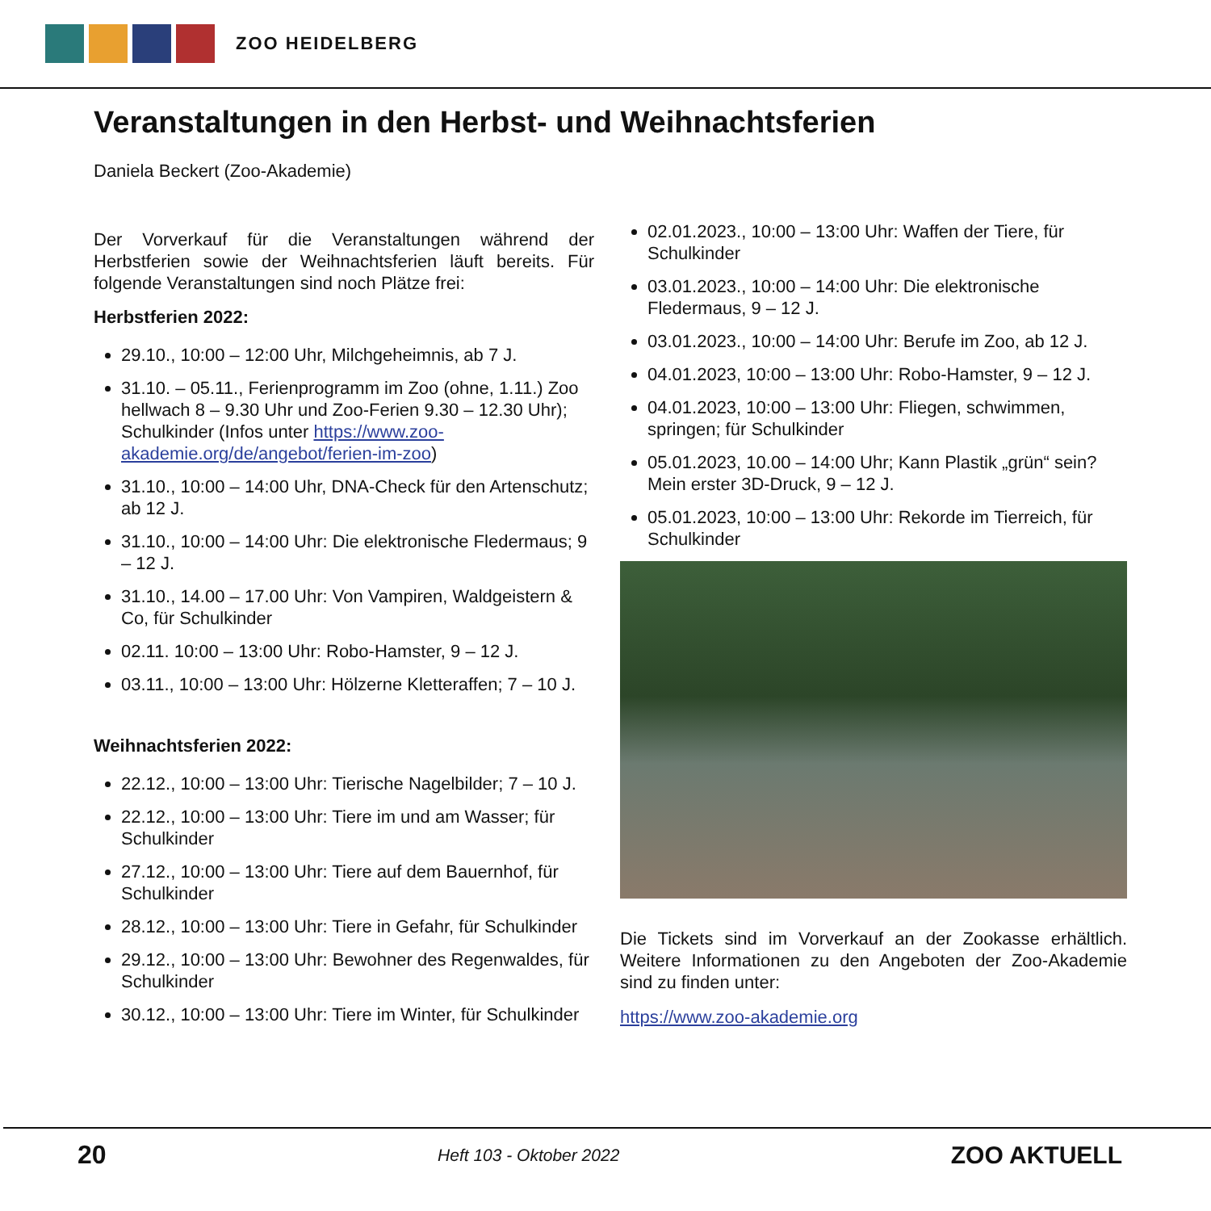ZOO HEIDELBERG
Veranstaltungen in den Herbst- und Weihnachtsferien
Daniela Beckert (Zoo-Akademie)
Der Vorverkauf für die Veranstaltungen während der Herbstferien sowie der Weihnachtsferien läuft bereits. Für folgende Veranstaltungen sind noch Plätze frei:
Herbstferien 2022:
29.10., 10:00 – 12:00 Uhr, Milchgeheimnis, ab 7 J.
31.10. – 05.11., Ferienprogramm im Zoo (ohne, 1.11.) Zoo hellwach 8 – 9.30 Uhr und Zoo-Ferien 9.30 – 12.30 Uhr); Schulkinder (Infos unter https://www.zoo-akademie.org/de/angebot/ferien-im-zoo)
31.10., 10:00 – 14:00 Uhr, DNA-Check für den Artenschutz; ab 12 J.
31.10., 10:00 – 14:00 Uhr: Die elektronische Fledermaus; 9 – 12 J.
31.10., 14.00 – 17.00 Uhr: Von Vampiren, Waldgeistern & Co, für Schulkinder
02.11. 10:00 – 13:00 Uhr: Robo-Hamster, 9 – 12 J.
03.11., 10:00 – 13:00 Uhr: Hölzerne Kletteraffen; 7 – 10 J.
Weihnachtsferien 2022:
22.12., 10:00 – 13:00 Uhr: Tierische Nagelbilder; 7 – 10 J.
22.12., 10:00 – 13:00 Uhr: Tiere im und am Wasser; für Schulkinder
27.12., 10:00 – 13:00 Uhr: Tiere auf dem Bauernhof, für Schulkinder
28.12., 10:00 – 13:00 Uhr: Tiere in Gefahr, für Schulkinder
29.12., 10:00 – 13:00 Uhr: Bewohner des Regenwaldes, für Schulkinder
30.12., 10:00 – 13:00 Uhr: Tiere im Winter, für Schulkinder
02.01.2023., 10:00 – 13:00 Uhr: Waffen der Tiere, für Schulkinder
03.01.2023., 10:00 – 14:00 Uhr: Die elektronische Fledermaus, 9 – 12 J.
03.01.2023., 10:00 – 14:00 Uhr: Berufe im Zoo, ab 12 J.
04.01.2023, 10:00 – 13:00 Uhr: Robo-Hamster, 9 – 12 J.
04.01.2023, 10:00 – 13:00 Uhr: Fliegen, schwimmen, springen; für Schulkinder
05.01.2023, 10.00 – 14:00 Uhr; Kann Plastik „grün“ sein? Mein erster 3D-Druck, 9 – 12 J.
05.01.2023, 10:00 – 13:00 Uhr: Rekorde im Tierreich, für Schulkinder
Die Tickets sind im Vorverkauf an der Zookasse erhältlich. Weitere Informationen zu den Angeboten der Zoo-Akademie sind zu finden unter:
https://www.zoo-akademie.org
20 Heft 103 - Oktober 2022 ZOO AKTUELL